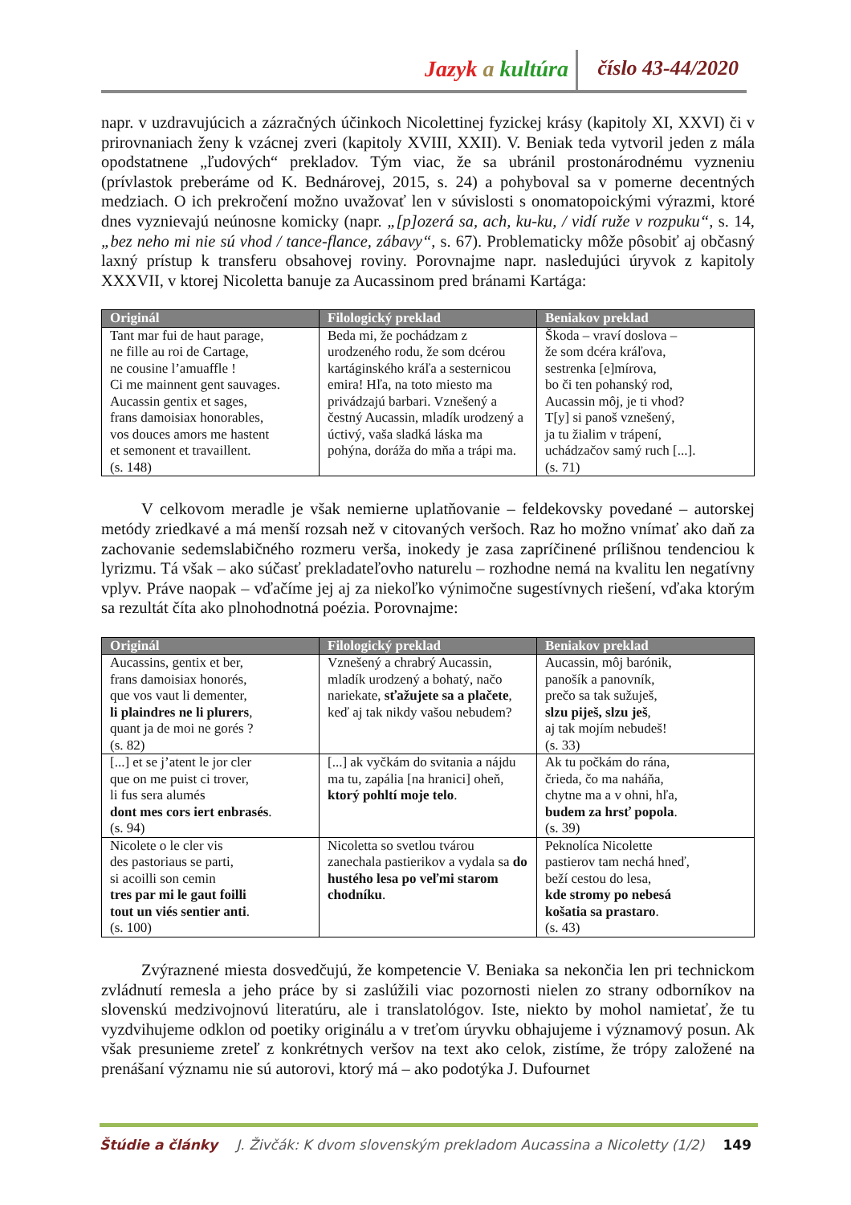Jazyk a kultúra číslo 43-44/2020
napr. v uzdravujúcich a zázračných účinkoch Nicolettinej fyzickej krásy (kapitoly XI, XXVI) či v prirovnaniach ženy k vzácnej zveri (kapitoly XVIII, XXII). V. Beniak teda vytvoril jeden z mála opodstatnene „ľudových“ prekladov. Tým viac, že sa ubránil prostonárodnému vyzneniu (prívlastok preberáme od K. Bednárovej, 2015, s. 24) a pohyboval sa v pomerne decentných medziach. O ich prekročení možno uvažovať len v súvislosti s onomatopoickými výrazmi, ktoré dnes vyznievajú neúnosne komicky (napr. „[p]ozerá sa, ach, ku-ku, / vidí ruže v rozpuku“, s. 14, „bez neho mi nie sú vhod / tance-flance, zábavy“, s. 67). Problematicky môže pôsobiť aj občasný laxný prístup k transferu obsahovej roviny. Porovnajme napr. nasledujúci úryvok z kapitoly XXXVII, v ktorej Nicoletta banuje za Aucassinom pred bránami Kartága:
| Originál | Filologický preklad | Beniakov preklad |
| --- | --- | --- |
| Tant mar fui de haut parage, ne fille au roi de Cartage, ne cousine l’amuaffle ! Ci me mainnent gent sauvages. Aucassin gentix et sages, frans damoisiax honorables, vos douces amors me hastent et semonent et travaillent. (s. 148) | Beda mi, že pochádzam z urodzeného rodu, že som dcérou kartáginského kráľa a sesternicou emira! Hľa, na toto miesto ma privádzajú barbari. Vznešený a čestný Aucassin, mladík urodzený a úctivý, vaša sladká láska ma pohýna, doráža do mňa a trápi ma. | Škoda – vraví doslova – že som dcéra kráľova, sestrenka [e]mírova, bo či ten pohanský rod, Aucassin môj, je ti vhod? T[y] si panoš vznešený, ja tu žialim v trápení, uchádzačov samý ruch [...]. (s. 71) |
V celkovom meradle je však nemierne uplatňovanie – feldekovsky povedané – autorskej metódy zriedkavé a má menší rozsah než v citovaných veršoch. Raz ho možno vnímať ako daň za zachovanie sedemslabičného rozmeru verša, inokedy je zasa zapríčinené prílišnou tendenciou k lyrizmu. Tá však – ako súčasť prekladateľovho naturelu – rozhodne nemá na kvalitu len negatívny vplyv. Práve naopak – vďačíme jej aj za niekoľko výnimočne sugestívnych riešení, vďaka ktorým sa rezultát číta ako plnohodnotná poézia. Porovnajme:
| Originál | Filologický preklad | Beniakov preklad |
| --- | --- | --- |
| Aucassins, gentix et ber, frans damoisiax honorés, que vos vaut li dementer, li plaindres ne li plurers , quant ja de moi ne gorés ? (s. 82) | Vznešený a chrabrý Aucassin, mladík urodzený a bohatý, načo nariekate, sťažujete sa a plačete , keď aj tak nikdy vašou nebudem? | Aucassin, môj barónik, panošík a panovník, prečo sa tak sužuješ, slzu piješ, slzu ješ , aj tak mojím nebudeš! (s. 33) |
| [...] et se j’atent le jor cler que on me puist ci trover, li fus sera alumés dont mes cors iert enbrasés . (s. 94) | [...] ak vyčkám do svitania a nájdu ma tu, zapália [na hranici] oheň, ktorý pohltí moje telo . | Ak tu počkám do rána, črieda, čo ma naháňa, chytne ma a v ohni, hľa, budem za hrsť popola . (s. 39) |
| Nicolete o le cler vis des pastoriaus se parti, si acoilli son cemin tres par mi le gaut foilli tout un viés sentier anti . (s. 100) | Nicoletta so svetlou tvárou zanechala pastierikov a vydala sa do hustého lesa po veľmi starom chodníku . | Peknolíca Nicolette pastierov tam nechá hneď, beží cestou do lesa, kde stromy po nebesá košatia sa prastaro . (s. 43) |
Zvýraznené miesta dosvedčujú, že kompetencie V. Beniaka sa nekončia len pri technickom zvládnutí remesla a jeho práce by si zaslúžili viac pozornosti nielen zo strany odborníkov na slovenskú medzivojnovú literatúru, ale i translatológov. Iste, niekto by mohol namietať, že tu vyzdvihujeme odklon od poetiky originálu a v treťom úryvku obhajujeme i významový posun. Ak však presunieme zreteľ z konkrétnych veršov na text ako celok, zistíme, že trópy založené na prenášaní významu nie sú autorovi, ktorý má – ako podotýka J. Dufournet
Štúdie a články J. Živčák: K dvom slovenským prekladom Aucassina a Nicoletty (1/2) 149